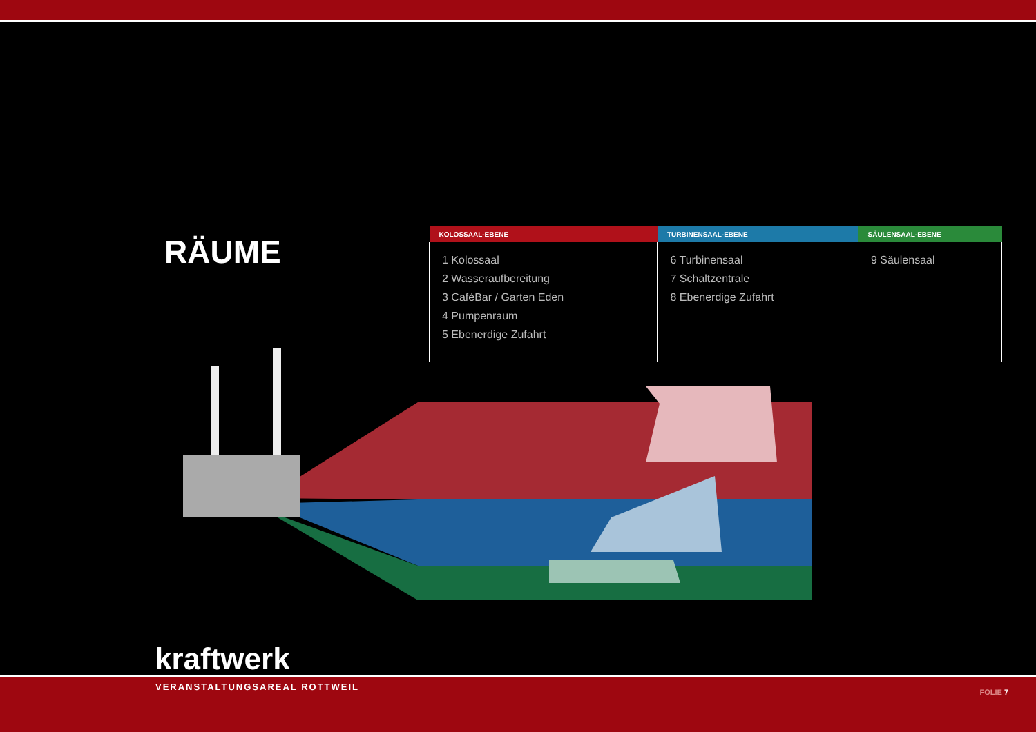RÄUME
| KOLOSSAAL-EBENE | TURBINENSAAL-EBENE | SÄULENSAAL-EBENE |
| --- | --- | --- |
| 1 Kolossaal 2 Wasseraufbereitung 3 CaféBar / Garten Eden 4 Pumpenraum 5 Ebenerdige Zufahrt | 6 Turbinensaal 7 Schaltzentrale 8 Ebenerdige Zufahrt | 9 Säulensaal |
kraftwerk
VERANSTALTUNGSAREAL ROTTWEIL FOLIE 7